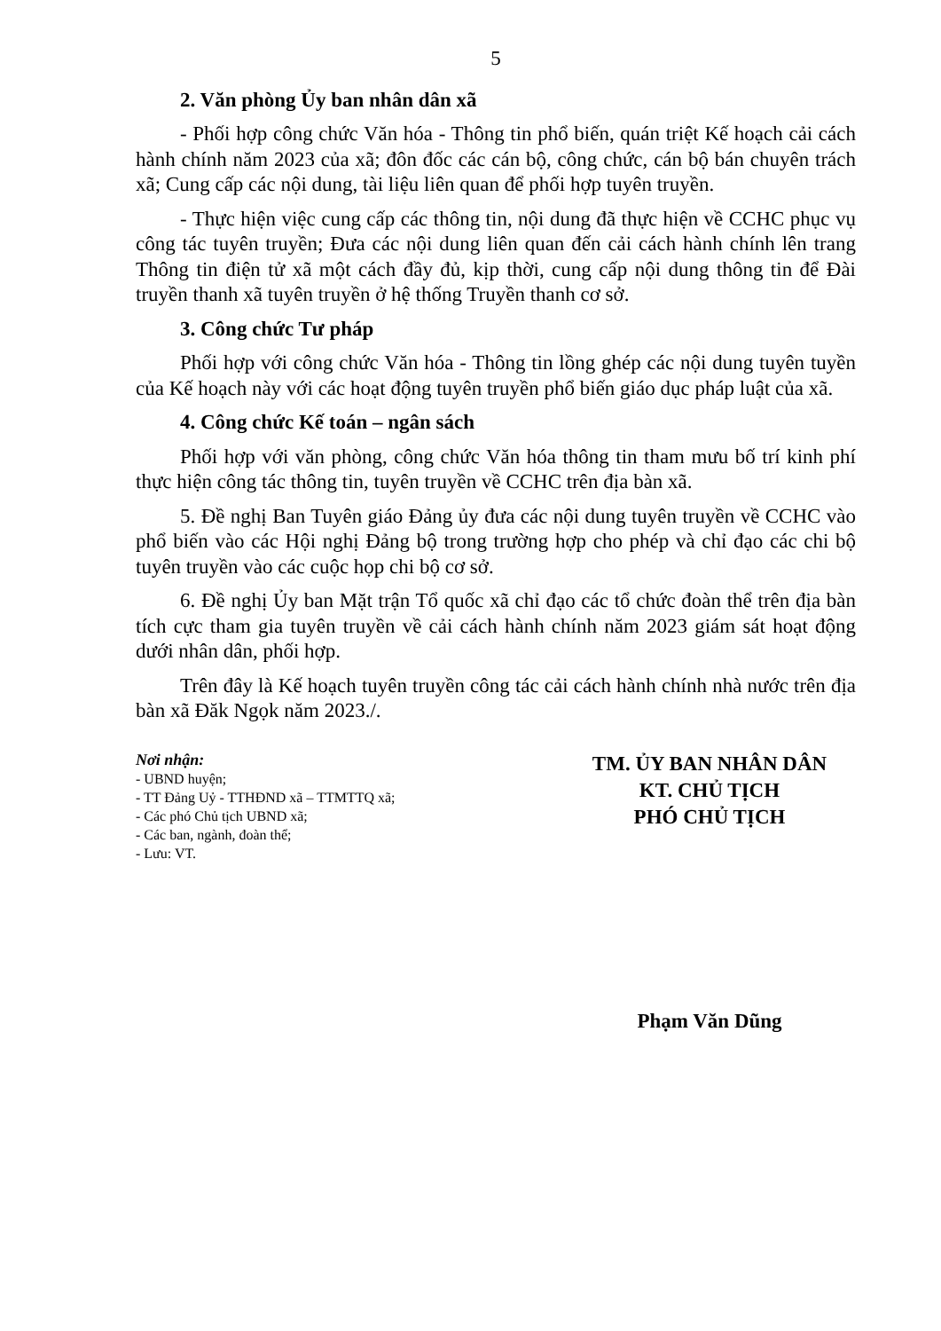5
2. Văn phòng Ủy ban nhân dân xã
- Phối hợp công chức Văn hóa - Thông tin phổ biến, quán triệt Kế hoạch cải cách hành chính năm 2023 của xã; đôn đốc các cán bộ, công chức, cán bộ bán chuyên trách xã; Cung cấp các nội dung, tài liệu liên quan để phối hợp tuyên truyền.
- Thực hiện việc cung cấp các thông tin, nội dung đã thực hiện về CCHC phục vụ công tác tuyên truyền; Đưa các nội dung liên quan đến cải cách hành chính lên trang Thông tin điện tử xã một cách đầy đủ, kịp thời, cung cấp nội dung thông tin để Đài truyền thanh xã tuyên truyền ở hệ thống Truyền thanh cơ sở.
3. Công chức Tư pháp
Phối hợp với công chức Văn hóa - Thông tin lồng ghép các nội dung tuyên tuyền của Kế hoạch này với các hoạt động tuyên truyền phổ biến giáo dục pháp luật của xã.
4. Công chức Kế toán – ngân sách
Phối hợp với văn phòng, công chức Văn hóa thông tin tham mưu bố trí kinh phí thực hiện công tác thông tin, tuyên truyền về CCHC trên địa bàn xã.
5. Đề nghị Ban Tuyên giáo Đảng ủy đưa các nội dung tuyên truyền về CCHC vào phổ biến vào các Hội nghị Đảng bộ trong trường hợp cho phép và chỉ đạo các chi bộ tuyên truyền vào các cuộc họp chi bộ cơ sở.
6. Đề nghị Ủy ban Mặt trận Tổ quốc xã chỉ đạo các tổ chức đoàn thể trên địa bàn tích cực tham gia tuyên truyền về cải cách hành chính năm 2023 giám sát hoạt động dưới nhân dân, phối hợp.
Trên đây là Kế hoạch tuyên truyền công tác cải cách hành chính nhà nước trên địa bàn xã Đăk Ngọk năm 2023./.
Nơi nhận:
- UBND huyện;
- TT Đảng Uỷ - TTHĐND xã – TTMTTQ xã;
- Các phó Chủ tịch UBND xã;
- Các ban, ngành, đoàn thể;
- Lưu: VT.
TM. ỦY BAN NHÂN DÂN
KT. CHỦ TỊCH
PHÓ CHỦ TỊCH
Phạm Văn Dũng